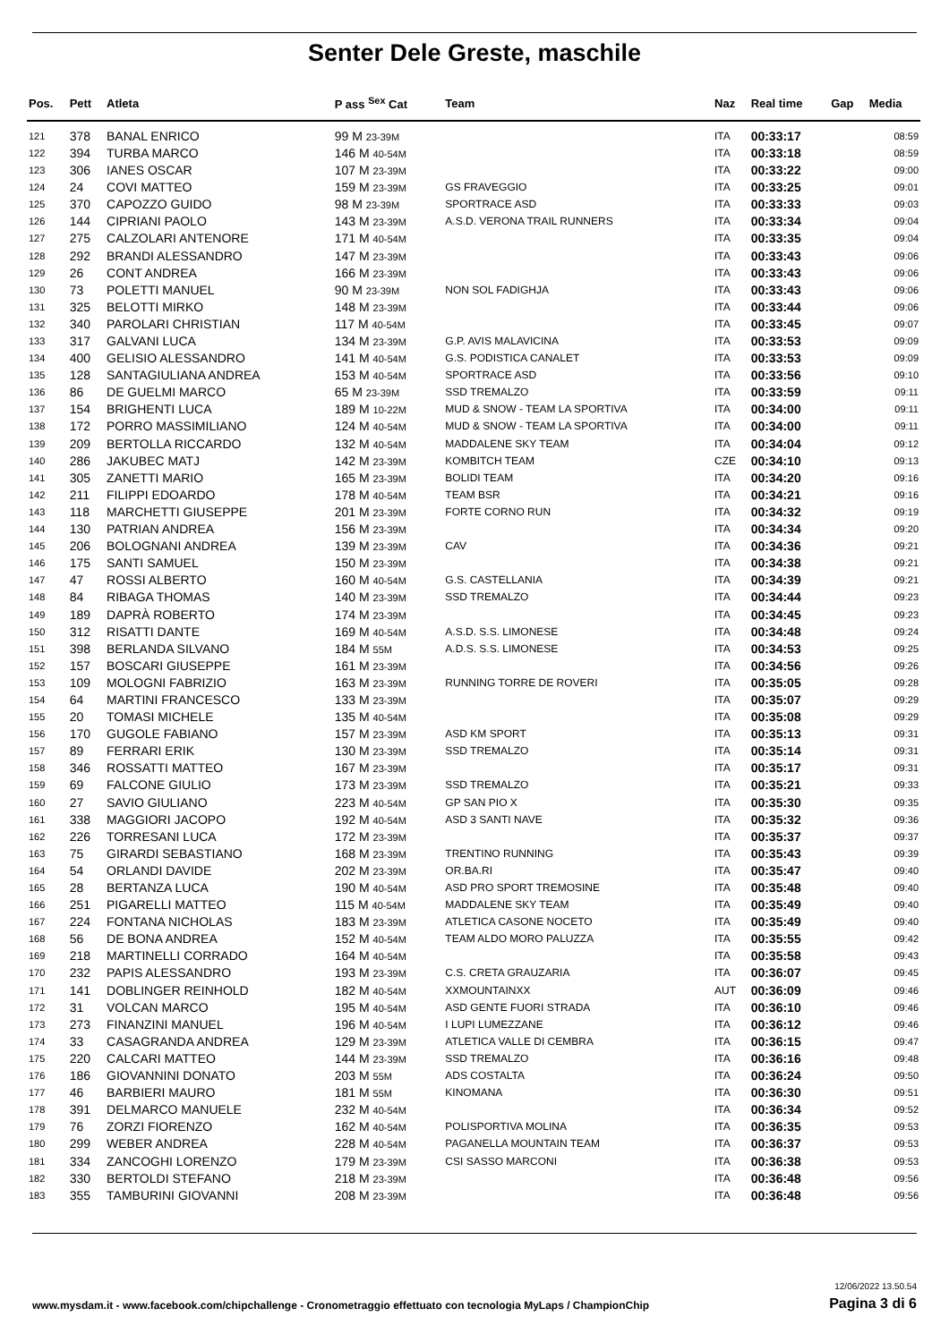Senter Dele Greste, maschile
| Pos. | Pett | Atleta | P ass <sup>Sex</sup> Cat | Team | Naz | Real time | Gap | Media |
| --- | --- | --- | --- | --- | --- | --- | --- | --- |
| 121 | 378 | BANAL ENRICO | 99 M 23-39M | | ITA | 00:33:17 | | 08:59 |
| 122 | 394 | TURBA MARCO | 146 M 40-54M | | ITA | 00:33:18 | | 08:59 |
| 123 | 306 | IANES OSCAR | 107 M 23-39M | | ITA | 00:33:22 | | 09:00 |
| 124 | 24 | COVI MATTEO | 159 M 23-39M | GS FRAVEGGIO | ITA | 00:33:25 | | 09:01 |
| 125 | 370 | CAPOZZO GUIDO | 98 M 23-39M | SPORTRACE ASD | ITA | 00:33:33 | | 09:03 |
| 126 | 144 | CIPRIANI PAOLO | 143 M 23-39M | A.S.D. VERONA TRAIL RUNNERS | ITA | 00:33:34 | | 09:04 |
| 127 | 275 | CALZOLARI ANTENORE | 171 M 40-54M | | ITA | 00:33:35 | | 09:04 |
| 128 | 292 | BRANDI ALESSANDRO | 147 M 23-39M | | ITA | 00:33:43 | | 09:06 |
| 129 | 26 | CONT ANDREA | 166 M 23-39M | | ITA | 00:33:43 | | 09:06 |
| 130 | 73 | POLETTI MANUEL | 90 M 23-39M | NON SOL FADIGHJA | ITA | 00:33:43 | | 09:06 |
| 131 | 325 | BELOTTI MIRKO | 148 M 23-39M | | ITA | 00:33:44 | | 09:06 |
| 132 | 340 | PAROLARI CHRISTIAN | 117 M 40-54M | | ITA | 00:33:45 | | 09:07 |
| 133 | 317 | GALVANI LUCA | 134 M 23-39M | G.P. AVIS MALAVICINA | ITA | 00:33:53 | | 09:09 |
| 134 | 400 | GELISIO ALESSANDRO | 141 M 40-54M | G.S. PODISTICA CANALET | ITA | 00:33:53 | | 09:09 |
| 135 | 128 | SANTAGIULIANA ANDREA | 153 M 40-54M | SPORTRACE ASD | ITA | 00:33:56 | | 09:10 |
| 136 | 86 | DE GUELMI MARCO | 65 M 23-39M | SSD TREMALZO | ITA | 00:33:59 | | 09:11 |
| 137 | 154 | BRIGHENTI LUCA | 189 M 10-22M | MUD & SNOW - TEAM LA SPORTIVA | ITA | 00:34:00 | | 09:11 |
| 138 | 172 | PORRO MASSIMILIANO | 124 M 40-54M | MUD & SNOW - TEAM LA SPORTIVA | ITA | 00:34:00 | | 09:11 |
| 139 | 209 | BERTOLLA RICCARDO | 132 M 40-54M | MADDALENE SKY TEAM | ITA | 00:34:04 | | 09:12 |
| 140 | 286 | JAKUBEC MATJ | 142 M 23-39M | KOMBITCH TEAM | CZE | 00:34:10 | | 09:13 |
| 141 | 305 | ZANETTI MARIO | 165 M 23-39M | BOLIDI TEAM | ITA | 00:34:20 | | 09:16 |
| 142 | 211 | FILIPPI EDOARDO | 178 M 40-54M | TEAM BSR | ITA | 00:34:21 | | 09:16 |
| 143 | 118 | MARCHETTI GIUSEPPE | 201 M 23-39M | FORTE CORNO RUN | ITA | 00:34:32 | | 09:19 |
| 144 | 130 | PATRIAN ANDREA | 156 M 23-39M | | ITA | 00:34:34 | | 09:20 |
| 145 | 206 | BOLOGNANI ANDREA | 139 M 23-39M | CAV | ITA | 00:34:36 | | 09:21 |
| 146 | 175 | SANTI SAMUEL | 150 M 23-39M | | ITA | 00:34:38 | | 09:21 |
| 147 | 47 | ROSSI ALBERTO | 160 M 40-54M | G.S. CASTELLANIA | ITA | 00:34:39 | | 09:21 |
| 148 | 84 | RIBAGA THOMAS | 140 M 23-39M | SSD TREMALZO | ITA | 00:34:44 | | 09:23 |
| 149 | 189 | DAPRÀ ROBERTO | 174 M 23-39M | | ITA | 00:34:45 | | 09:23 |
| 150 | 312 | RISATTI DANTE | 169 M 40-54M | A.S.D. S.S. LIMONESE | ITA | 00:34:48 | | 09:24 |
| 151 | 398 | BERLANDA SILVANO | 184 M 55M | A.D.S. S.S. LIMONESE | ITA | 00:34:53 | | 09:25 |
| 152 | 157 | BOSCARI GIUSEPPE | 161 M 23-39M | | ITA | 00:34:56 | | 09:26 |
| 153 | 109 | MOLOGNI FABRIZIO | 163 M 23-39M | RUNNING TORRE DE ROVERI | ITA | 00:35:05 | | 09:28 |
| 154 | 64 | MARTINI FRANCESCO | 133 M 23-39M | | ITA | 00:35:07 | | 09:29 |
| 155 | 20 | TOMASI MICHELE | 135 M 40-54M | | ITA | 00:35:08 | | 09:29 |
| 156 | 170 | GUGOLE FABIANO | 157 M 23-39M | ASD KM SPORT | ITA | 00:35:13 | | 09:31 |
| 157 | 89 | FERRARI ERIK | 130 M 23-39M | SSD TREMALZO | ITA | 00:35:14 | | 09:31 |
| 158 | 346 | ROSSATTI MATTEO | 167 M 23-39M | | ITA | 00:35:17 | | 09:31 |
| 159 | 69 | FALCONE GIULIO | 173 M 23-39M | SSD TREMALZO | ITA | 00:35:21 | | 09:33 |
| 160 | 27 | SAVIO GIULIANO | 223 M 40-54M | GP SAN PIO X | ITA | 00:35:30 | | 09:35 |
| 161 | 338 | MAGGIORI JACOPO | 192 M 40-54M | ASD 3 SANTI NAVE | ITA | 00:35:32 | | 09:36 |
| 162 | 226 | TORRESANI LUCA | 172 M 23-39M | | ITA | 00:35:37 | | 09:37 |
| 163 | 75 | GIRARDI SEBASTIANO | 168 M 23-39M | TRENTINO RUNNING | ITA | 00:35:43 | | 09:39 |
| 164 | 54 | ORLANDI DAVIDE | 202 M 23-39M | OR.BA.RI | ITA | 00:35:47 | | 09:40 |
| 165 | 28 | BERTANZA LUCA | 190 M 40-54M | ASD PRO SPORT TREMOSINE | ITA | 00:35:48 | | 09:40 |
| 166 | 251 | PIGARELLI MATTEO | 115 M 40-54M | MADDALENE SKY TEAM | ITA | 00:35:49 | | 09:40 |
| 167 | 224 | FONTANA NICHOLAS | 183 M 23-39M | ATLETICA CASONE NOCETO | ITA | 00:35:49 | | 09:40 |
| 168 | 56 | DE BONA ANDREA | 152 M 40-54M | TEAM ALDO MORO PALUZZA | ITA | 00:35:55 | | 09:42 |
| 169 | 218 | MARTINELLI CORRADO | 164 M 40-54M | | ITA | 00:35:58 | | 09:43 |
| 170 | 232 | PAPIS ALESSANDRO | 193 M 23-39M | C.S. CRETA GRAUZARIA | ITA | 00:36:07 | | 09:45 |
| 171 | 141 | DOBLINGER REINHOLD | 182 M 40-54M | XXMOUNTAINXX | AUT | 00:36:09 | | 09:46 |
| 172 | 31 | VOLCAN MARCO | 195 M 40-54M | ASD GENTE FUORI STRADA | ITA | 00:36:10 | | 09:46 |
| 173 | 273 | FINANZINI MANUEL | 196 M 40-54M | I LUPI LUMEZZANE | ITA | 00:36:12 | | 09:46 |
| 174 | 33 | CASAGRANDA ANDREA | 129 M 23-39M | ATLETICA VALLE DI CEMBRA | ITA | 00:36:15 | | 09:47 |
| 175 | 220 | CALCARI MATTEO | 144 M 23-39M | SSD TREMALZO | ITA | 00:36:16 | | 09:48 |
| 176 | 186 | GIOVANNINI DONATO | 203 M 55M | ADS COSTALTA | ITA | 00:36:24 | | 09:50 |
| 177 | 46 | BARBIERI MAURO | 181 M 55M | KINOMANA | ITA | 00:36:30 | | 09:51 |
| 178 | 391 | DELMARCO MANUELE | 232 M 40-54M | | ITA | 00:36:34 | | 09:52 |
| 179 | 76 | ZORZI FIORENZO | 162 M 40-54M | POLISPORTIVA MOLINA | ITA | 00:36:35 | | 09:53 |
| 180 | 299 | WEBER ANDREA | 228 M 40-54M | PAGANELLA MOUNTAIN TEAM | ITA | 00:36:37 | | 09:53 |
| 181 | 334 | ZANCOGHI LORENZO | 179 M 23-39M | CSI SASSO MARCONI | ITA | 00:36:38 | | 09:53 |
| 182 | 330 | BERTOLDI STEFANO | 218 M 23-39M | | ITA | 00:36:48 | | 09:56 |
| 183 | 355 | TAMBURINI GIOVANNI | 208 M 23-39M | | ITA | 00:36:48 | | 09:56 |
12/06/2022 13.50.54
www.mysdam.it - www.facebook.com/chipchallenge - Cronometraggio effettuato con tecnologia MyLaps / ChampionChip Pagina 3 di 6